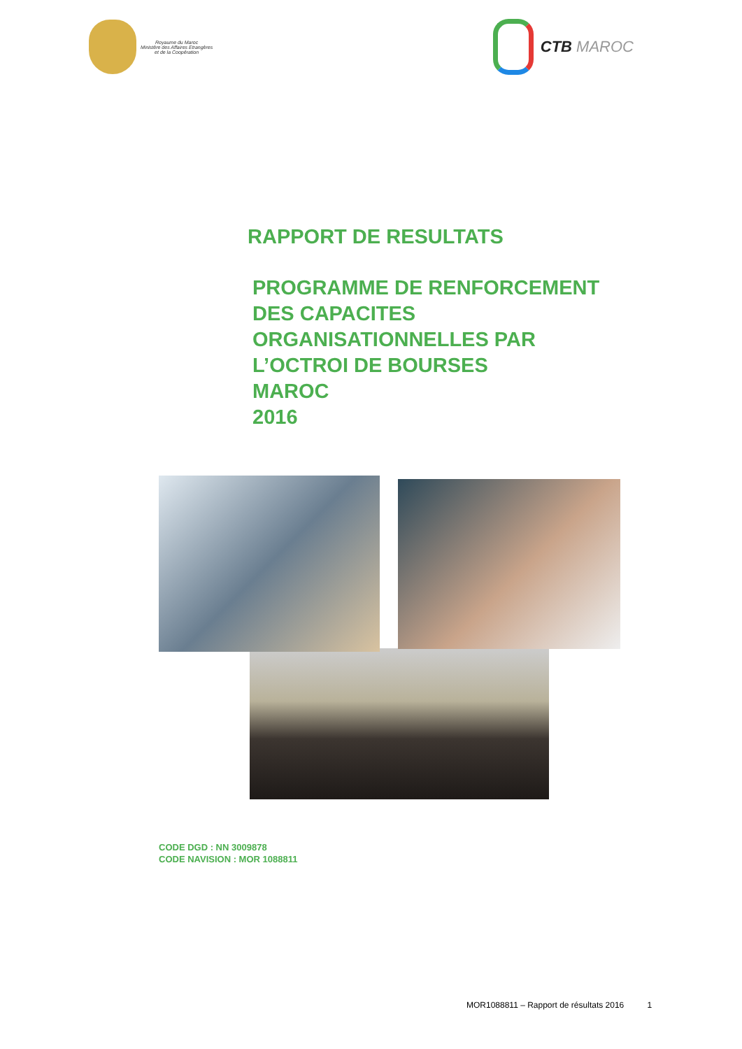Royaume du Maroc
Ministère des Affaires Etrangères
et de la Coopération
CTB MAROC
RAPPORT DE RESULTATS
PROGRAMME DE RENFORCEMENT
DES CAPACITES
ORGANISATIONNELLES PAR
L’OCTROI DE BOURSES
MAROC
2016
CODE DGD : NN 3009878
CODE NAVISION : MOR 1088811
MOR1088811 – Rapport de résultats 2016 1